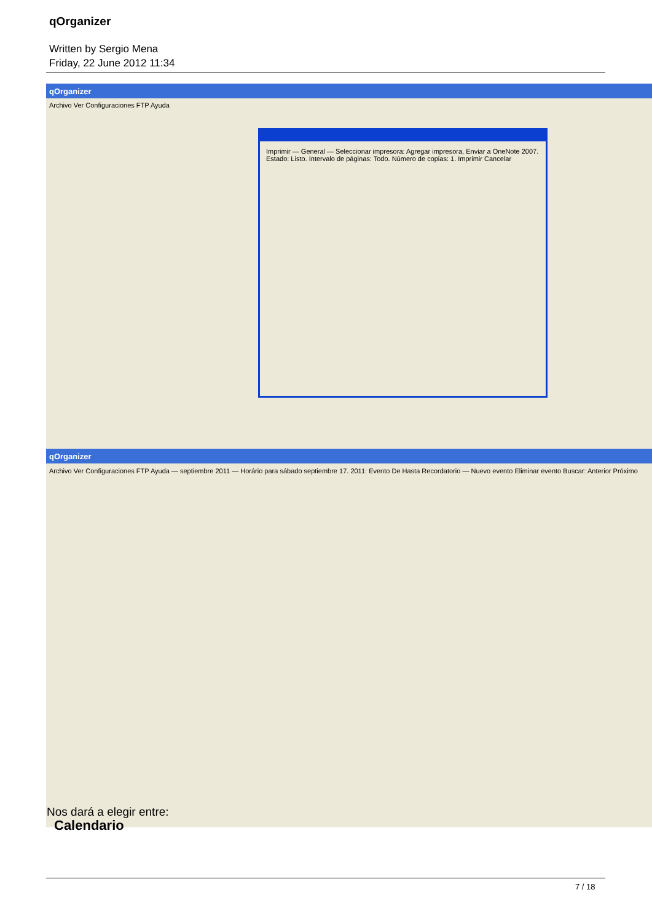qOrganizer
Written by Sergio Mena
Friday, 22 June 2012 11:34
qOrganizer
Archivo Ver Configuraciones FTP Ayuda
Imprimir — General — Seleccionar impresora: Agregar impresora, Enviar a OneNote 2007. Estado: Listo. Intervalo de páginas: Todo. Número de copias: 1. Imprimir Cancelar
qOrganizer
Archivo Ver Configuraciones FTP Ayuda — septiembre 2011 — Horário para sábado septiembre 17. 2011: Evento De Hasta Recordatorio — Nuevo evento Eliminar evento Buscar: Anterior Próximo
Nos dará a elegir entre:
Calendario
7 / 18